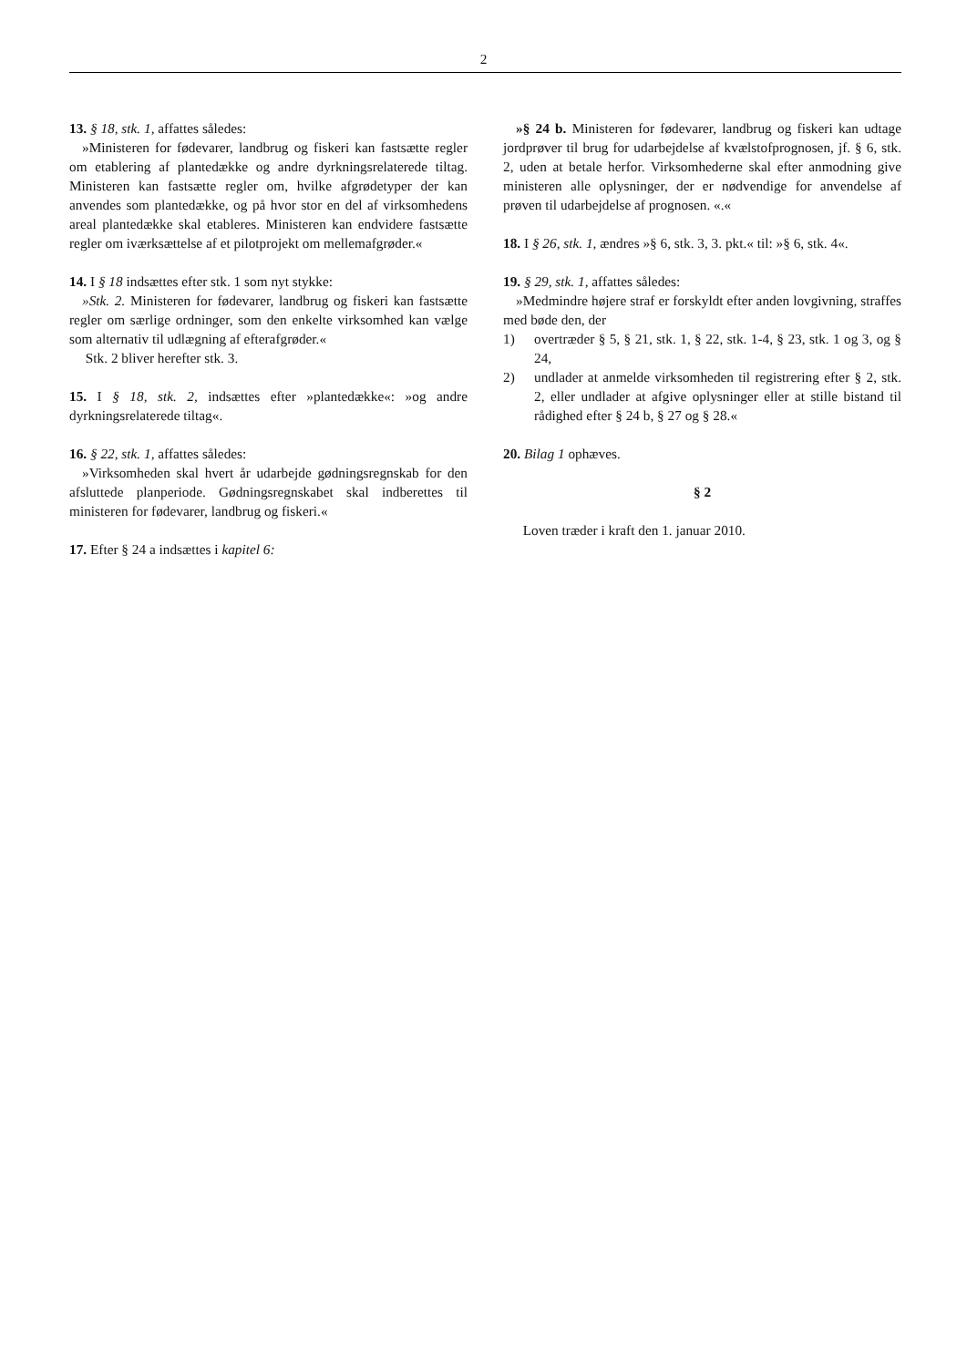2
13. § 18, stk. 1, affattes således:
»Ministeren for fødevarer, landbrug og fiskeri kan fastsætte regler om etablering af plantedække og andre dyrkningsrelaterede tiltag. Ministeren kan fastsætte regler om, hvilke afgrødetyper der kan anvendes som plantedække, og på hvor stor en del af virksomhedens areal plantedække skal etableres. Ministeren kan endvidere fastsætte regler om iværksættelse af et pilotprojekt om mellemafgrøder.«
14. I § 18 indsættes efter stk. 1 som nyt stykke:
»Stk. 2. Ministeren for fødevarer, landbrug og fiskeri kan fastsætte regler om særlige ordninger, som den enkelte virksomhed kan vælge som alternativ til udlægning af efterafgrøder.«
Stk. 2 bliver herefter stk. 3.
15. I § 18, stk. 2, indsættes efter »plantedække«: »og andre dyrkningsrelaterede tiltag«.
16. § 22, stk. 1, affattes således:
»Virksomheden skal hvert år udarbejde gødningsregnskab for den afsluttede planperiode. Gødningsregnskabet skal indberettes til ministeren for fødevarer, landbrug og fiskeri.«
17. Efter § 24 a indsættes i kapitel 6:
»§ 24 b. Ministeren for fødevarer, landbrug og fiskeri kan udtage jordprøver til brug for udarbejdelse af kvælstofprognosen, jf. § 6, stk. 2, uden at betale herfor. Virksomhederne skal efter anmodning give ministeren alle oplysninger, der er nødvendige for anvendelse af prøven til udarbejdelse af prognosen. «.«
18. I § 26, stk. 1, ændres »§ 6, stk. 3, 3. pkt.« til: »§ 6, stk. 4«.
19. § 29, stk. 1, affattes således:
»Medmindre højere straf er forskyldt efter anden lovgivning, straffes med bøde den, der
1) overtræder § 5, § 21, stk. 1, § 22, stk. 1-4, § 23, stk. 1 og 3, og § 24,
2) undlader at anmelde virksomheden til registrering efter § 2, stk. 2, eller undlader at afgive oplysninger eller at stille bistand til rådighed efter § 24 b, § 27 og § 28.«
20. Bilag 1 ophæves.
§ 2
Loven træder i kraft den 1. januar 2010.